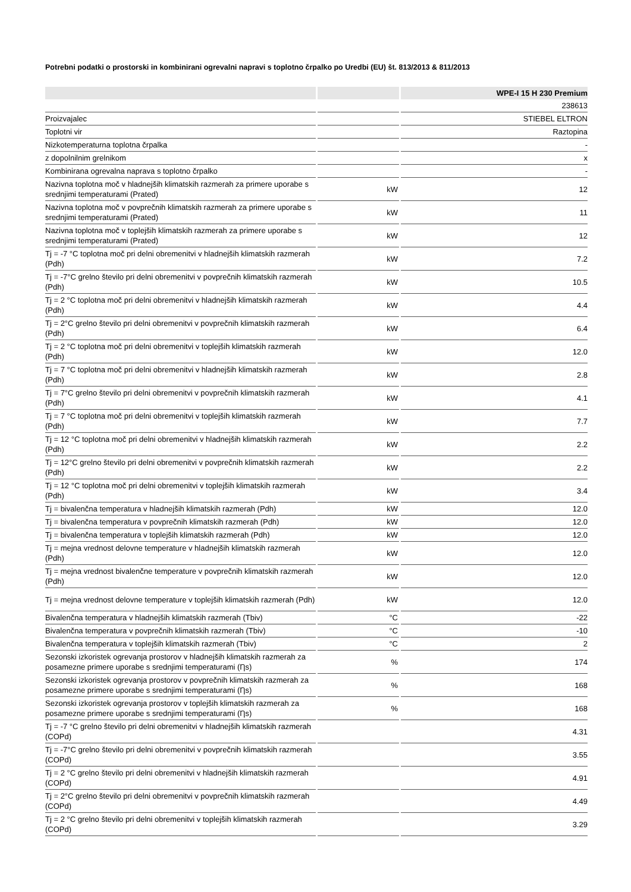Potrebni podatki o prostorski in kombinirani ogrevalni napravi s toplotno črpalko po Uredbi (EU) št. 813/2013 & 811/2013
| | | WPE-I 15 H 230 Premium |
| --- | --- | --- |
| | | 238613 |
| Proizvajalec | | STIEBEL ELTRON |
| Toplotni vir | | Raztopina |
| Nizkotemperaturna toplotna črpalka | | - |
| z dopolnilnim grelnikom | | x |
| Kombinirana ogrevalna naprava s toplotno črpalko | | - |
| Nazivna toplotna moč v hladnejših klimatskih razmerah za primere uporabe s srednjimi temperaturami (Prated) | kW | 12 |
| Nazivna toplotna moč v povprečnih klimatskih razmerah za primere uporabe s srednjimi temperaturami (Prated) | kW | 11 |
| Nazivna toplotna moč v toplejših klimatskih razmerah za primere uporabe s srednjimi temperaturami (Prated) | kW | 12 |
| Tj = -7 °C toplotna moč pri delni obremenitvi v hladnejših klimatskih razmerah (Pdh) | kW | 7.2 |
| Tj = -7°C grelno število pri delni obremenitvi v povprečnih klimatskih razmerah (Pdh) | kW | 10.5 |
| Tj = 2 °C toplotna moč pri delni obremenitvi v hladnejših klimatskih razmerah (Pdh) | kW | 4.4 |
| Tj = 2°C grelno število pri delni obremenitvi v povprečnih klimatskih razmerah (Pdh) | kW | 6.4 |
| Tj = 2 °C toplotna moč pri delni obremenitvi v toplejših klimatskih razmerah (Pdh) | kW | 12.0 |
| Tj = 7 °C toplotna moč pri delni obremenitvi v hladnejših klimatskih razmerah (Pdh) | kW | 2.8 |
| Tj = 7°C grelno število pri delni obremenitvi v povprečnih klimatskih razmerah (Pdh) | kW | 4.1 |
| Tj = 7 °C toplotna moč pri delni obremenitvi v toplejših klimatskih razmerah (Pdh) | kW | 7.7 |
| Tj = 12 °C toplotna moč pri delni obremenitvi v hladnejših klimatskih razmerah (Pdh) | kW | 2.2 |
| Tj = 12°C grelno število pri delni obremenitvi v povprečnih klimatskih razmerah (Pdh) | kW | 2.2 |
| Tj = 12 °C toplotna moč pri delni obremenitvi v toplejših klimatskih razmerah (Pdh) | kW | 3.4 |
| Tj = bivalenčna temperatura v hladnejših klimatskih razmerah (Pdh) | kW | 12.0 |
| Tj = bivalenčna temperatura v povprečnih klimatskih razmerah (Pdh) | kW | 12.0 |
| Tj = bivalenčna temperatura v toplejših klimatskih razmerah (Pdh) | kW | 12.0 |
| Tj = mejna vrednost delovne temperature v hladnejših klimatskih razmerah (Pdh) | kW | 12.0 |
| Tj = mejna vrednost bivalenčne temperature v povprečnih klimatskih razmerah (Pdh) | kW | 12.0 |
| Tj = mejna vrednost delovne temperature v toplejših klimatskih razmerah (Pdh) | kW | 12.0 |
| Bivalenčna temperatura v hladnejših klimatskih razmerah (Tbiv) | °C | -22 |
| Bivalenčna temperatura v povprečnih klimatskih razmerah (Tbiv) | °C | -10 |
| Bivalenčna temperatura v toplejših klimatskih razmerah (Tbiv) | °C | 2 |
| Sezonski izkoristek ogrevanja prostorov v hladnejših klimatskih razmerah za posamezne primere uporabe s srednjimi temperaturami (Ƞs) | % | 174 |
| Sezonski izkoristek ogrevanja prostorov v povprečnih klimatskih razmerah za posamezne primere uporabe s srednjimi temperaturami (Ƞs) | % | 168 |
| Sezonski izkoristek ogrevanja prostorov v toplejših klimatskih razmerah za posamezne primere uporabe s srednjimi temperaturami (Ƞs) | % | 168 |
| Tj = -7 °C grelno število pri delni obremenitvi v hladnejših klimatskih razmerah (COPd) | | 4.31 |
| Tj = -7°C grelno število pri delni obremenitvi v povprečnih klimatskih razmerah (COPd) | | 3.55 |
| Tj = 2 °C grelno število pri delni obremenitvi v hladnejših klimatskih razmerah (COPd) | | 4.91 |
| Tj = 2°C grelno število pri delni obremenitvi v povprečnih klimatskih razmerah (COPd) | | 4.49 |
| Tj = 2 °C grelno število pri delni obremenitvi v toplejših klimatskih razmerah (COPd) | | 3.29 |